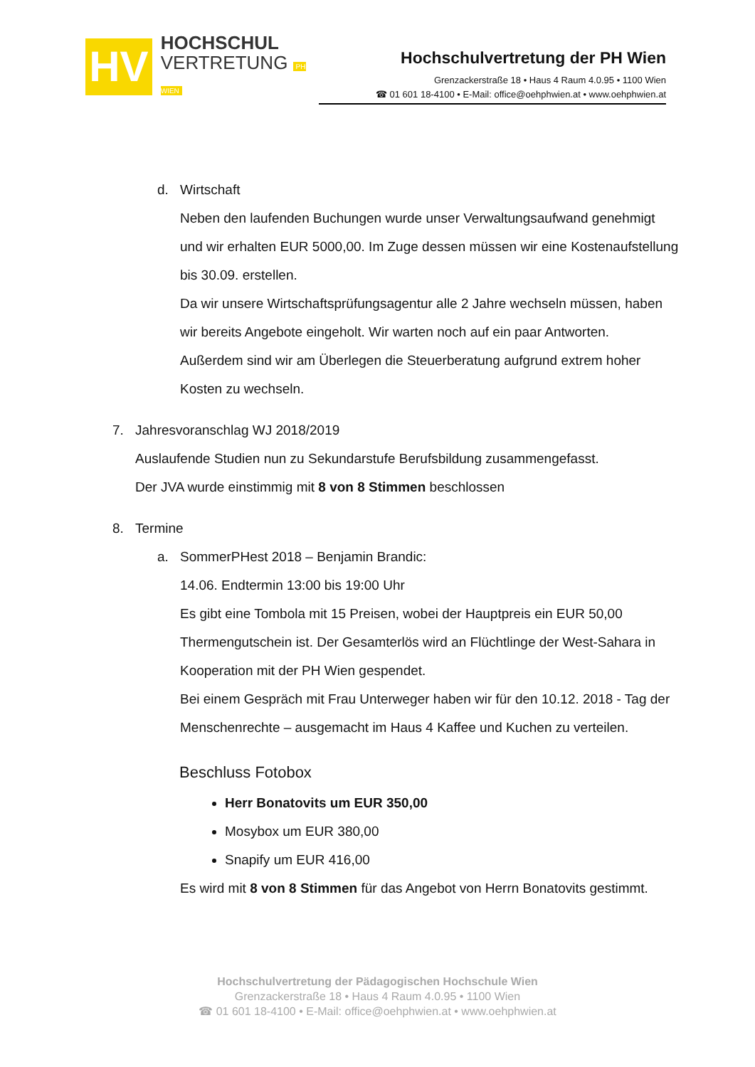HV
HOCHSCHUL
VERTRETUNG PH WIEN
Hochschulvertretung der PH Wien
Grenzackerstraße 18 • Haus 4 Raum 4.0.95 • 1100 Wien
☎ 01 601 18-4100 • E-Mail: office@oehphwien.at • www.oehphwien.at
d. Wirtschaft
Neben den laufenden Buchungen wurde unser Verwaltungsaufwand genehmigt
und wir erhalten EUR 5000,00. Im Zuge dessen müssen wir eine Kostenaufstellung
bis 30.09. erstellen.
Da wir unsere Wirtschaftsprüfungsagentur alle 2 Jahre wechseln müssen, haben
wir bereits Angebote eingeholt. Wir warten noch auf ein paar Antworten.
Außerdem sind wir am Überlegen die Steuerberatung aufgrund extrem hoher
Kosten zu wechseln.
7. Jahresvoranschlag WJ 2018/2019
Auslaufende Studien nun zu Sekundarstufe Berufsbildung zusammengefasst.
Der JVA wurde einstimmig mit 8 von 8 Stimmen beschlossen
8. Termine
a. SommerPHest 2018 – Benjamin Brandic:
14.06. Endtermin 13:00 bis 19:00 Uhr
Es gibt eine Tombola mit 15 Preisen, wobei der Hauptpreis ein EUR 50,00
Thermengutschein ist. Der Gesamterlös wird an Flüchtlinge der West-Sahara in
Kooperation mit der PH Wien gespendet.
Bei einem Gespräch mit Frau Unterweger haben wir für den 10.12. 2018 - Tag der
Menschenrechte – ausgemacht im Haus 4 Kaffee und Kuchen zu verteilen.
Beschluss Fotobox
Herr Bonatovits um EUR 350,00
Mosybox um EUR 380,00
Snapify um EUR 416,00
Es wird mit 8 von 8 Stimmen für das Angebot von Herrn Bonatovits gestimmt.
Hochschulvertretung der Pädagogischen Hochschule Wien
Grenzackerstraße 18 • Haus 4 Raum 4.0.95 • 1100 Wien
☎ 01 601 18-4100 • E-Mail: office@oehphwien.at • www.oehphwien.at